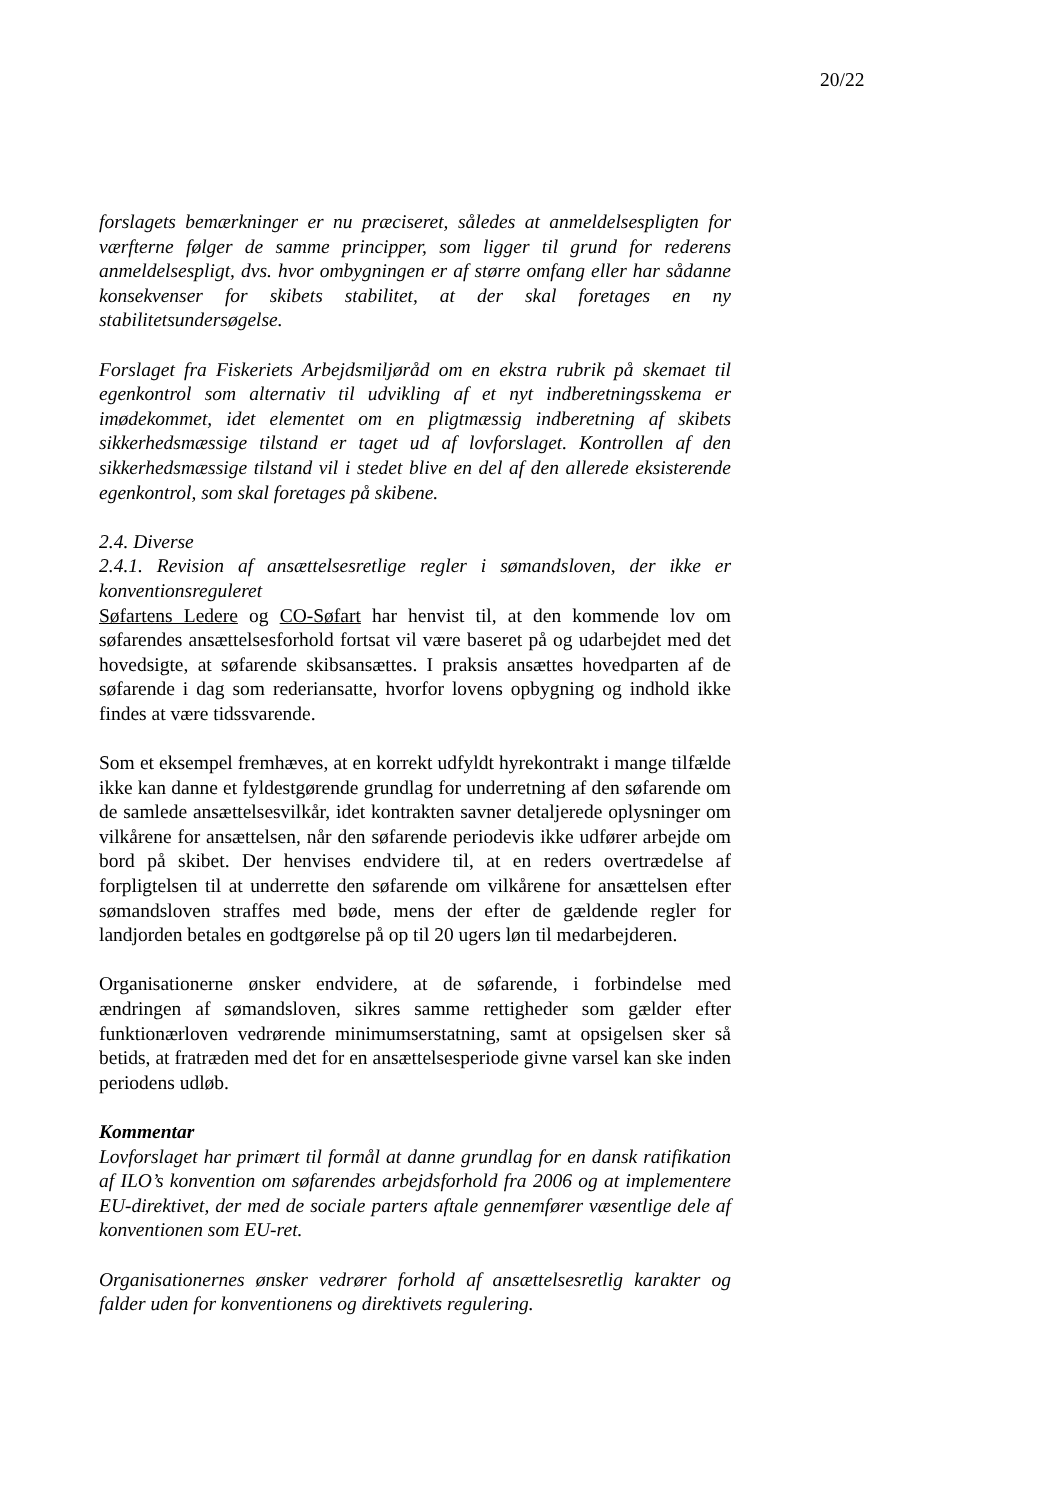20/22
forslagets bemærkninger er nu præciseret, således at anmeldelsespligten for værfterne følger de samme principper, som ligger til grund for rederens anmeldelsespligt, dvs. hvor ombygningen er af større omfang eller har sådanne konsekvenser for skibets stabilitet, at der skal foretages en ny stabilitetsundersøgelse.
Forslaget fra Fiskeriets Arbejdsmiljøråd om en ekstra rubrik på skemaet til egenkontrol som alternativ til udvikling af et nyt indberetningsskema er imødekommet, idet elementet om en pligtmæssig indberetning af skibets sikkerhedsmæssige tilstand er taget ud af lovforslaget. Kontrollen af den sikkerhedsmæssige tilstand vil i stedet blive en del af den allerede eksisterende egenkontrol, som skal foretages på skibene.
2.4. Diverse
2.4.1. Revision af ansættelsesretlige regler i sømandsloven, der ikke er konventionsreguleret
Søfartens Ledere og CO-Søfart har henvist til, at den kommende lov om søfarendes ansættelsesforhold fortsat vil være baseret på og udarbejdet med det hovedsigte, at søfarende skibsansættes. I praksis ansættes hovedparten af de søfarende i dag som rederiansatte, hvorfor lovens opbygning og indhold ikke findes at være tidssvarende.
Som et eksempel fremhæves, at en korrekt udfyldt hyrekontrakt i mange tilfælde ikke kan danne et fyldestgørende grundlag for underretning af den søfarende om de samlede ansættelsesvilkår, idet kontrakten savner detaljerede oplysninger om vilkårene for ansættelsen, når den søfarende periodevis ikke udfører arbejde om bord på skibet. Der henvises endvidere til, at en reders overtrædelse af forpligtelsen til at underrette den søfarende om vilkårene for ansættelsen efter sømandsloven straffes med bøde, mens der efter de gældende regler for landjorden betales en godtgørelse på op til 20 ugers løn til medarbejderen.
Organisationerne ønsker endvidere, at de søfarende, i forbindelse med ændringen af sømandsloven, sikres samme rettigheder som gælder efter funktionærloven vedrørende minimumserstatning, samt at opsigelsen sker så betids, at fratræden med det for en ansættelsesperiode givne varsel kan ske inden periodens udløb.
Kommentar
Lovforslaget har primært til formål at danne grundlag for en dansk ratifikation af ILO’s konvention om søfarendes arbejdsforhold fra 2006 og at implementere EU-direktivet, der med de sociale parters aftale gennemfører væsentlige dele af konventionen som EU-ret.
Organisationernes ønsker vedrører forhold af ansættelsesretlig karakter og falder uden for konventionens og direktivets regulering.